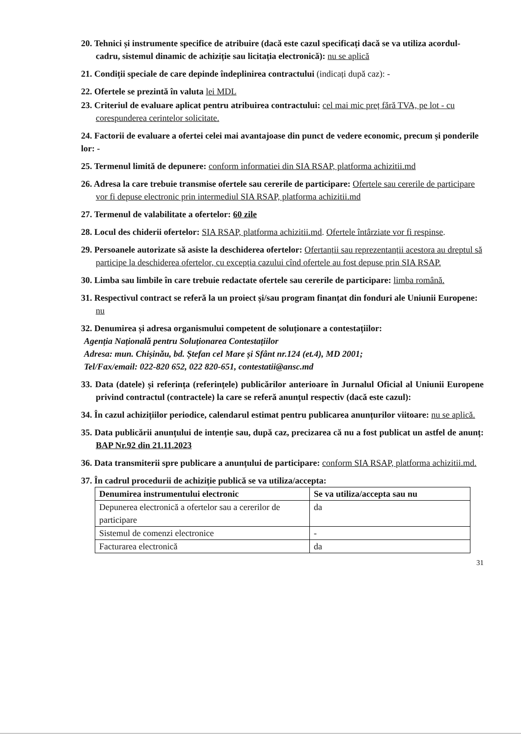20. Tehnici și instrumente specifice de atribuire (dacă este cazul specificați dacă se va utiliza acordul-cadru, sistemul dinamic de achiziție sau licitația electronică): nu se aplică
21. Condiții speciale de care depinde îndeplinirea contractului (indicați după caz): -
22. Ofertele se prezintă în valuta lei MDL
23. Criteriul de evaluare aplicat pentru atribuirea contractului: cel mai mic preț fără TVA, pe lot - cu corespunderea cerintelor solicitate.
24. Factorii de evaluare a ofertei celei mai avantajoase din punct de vedere economic, precum și ponderile lor: -
25. Termenul limită de depunere: conform informatiei din SIA RSAP, platforma achizitii.md
26. Adresa la care trebuie transmise ofertele sau cererile de participare: Ofertele sau cererile de participare vor fi depuse electronic prin intermediul SIA RSAP, platforma achizitii.md
27. Termenul de valabilitate a ofertelor: 60 zile
28. Locul des chiderii ofertelor: SIA RSAP, platforma achizitii.md. Ofertele întârziate vor fi respinse.
29. Persoanele autorizate să asiste la deschiderea ofertelor: Ofertanții sau reprezentanții acestora au dreptul să participe la deschiderea ofertelor, cu excepția cazului cînd ofertele au fost depuse prin SIA RSAP.
30. Limba sau limbile în care trebuie redactate ofertele sau cererile de participare: limba română.
31. Respectivul contract se referă la un proiect și/sau program finanțat din fonduri ale Uniunii Europene: nu
32. Denumirea și adresa organismului competent de soluționare a contestațiilor:
Agenția Națională pentru Soluționarea Contestațiilor
Adresa: mun. Chișinău, bd. Ștefan cel Mare și Sfânt nr.124 (et.4), MD 2001;
Tel/Fax/email: 022-820 652, 022 820-651, contestatii@ansc.md
33. Data (datele) și referința (referințele) publicărilor anterioare în Jurnalul Oficial al Uniunii Europene privind contractul (contractele) la care se referă anunțul respectiv (dacă este cazul):
34. În cazul achizițiilor periodice, calendarul estimat pentru publicarea anunțurilor viitoare: nu se aplică.
35. Data publicării anunțului de intenție sau, după caz, precizarea că nu a fost publicat un astfel de anunț: BAP Nr.92 din 21.11.2023
36. Data transmiterii spre publicare a anunțului de participare: conform SIA RSAP, platforma achizitii.md.
37. În cadrul procedurii de achiziție publică se va utiliza/accepta:
| Denumirea instrumentului electronic | Se va utiliza/accepta sau nu |
| --- | --- |
| Depunerea electronică a ofertelor sau a cererilor de participare | da |
| Sistemul de comenzi electronice | - |
| Facturarea electronică | da |
31